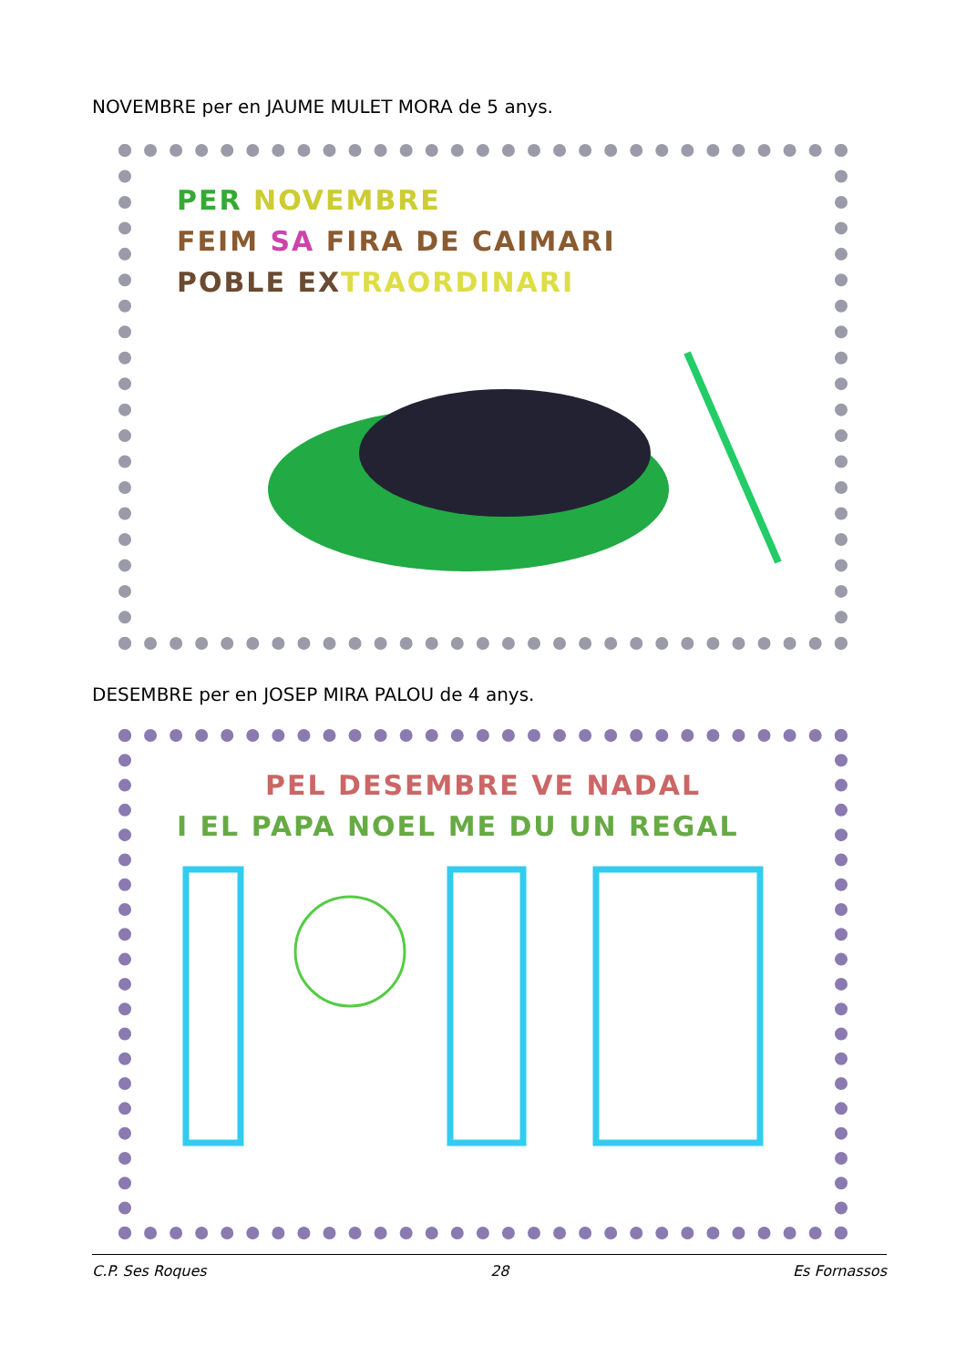NOVEMBRE per en JAUME MULET MORA de 5 anys.
PER NOVEMBRE
FEIM SA FIRA DE CAIMARI
POBLE EXTRAORDINARI
DESEMBRE per en JOSEP MIRA PALOU de 4 anys.
PEL DESEMBRE VE NADAL
I EL PAPA NOEL ME DU UN REGAL
C.P. Ses Roques 28 Es Fornassos